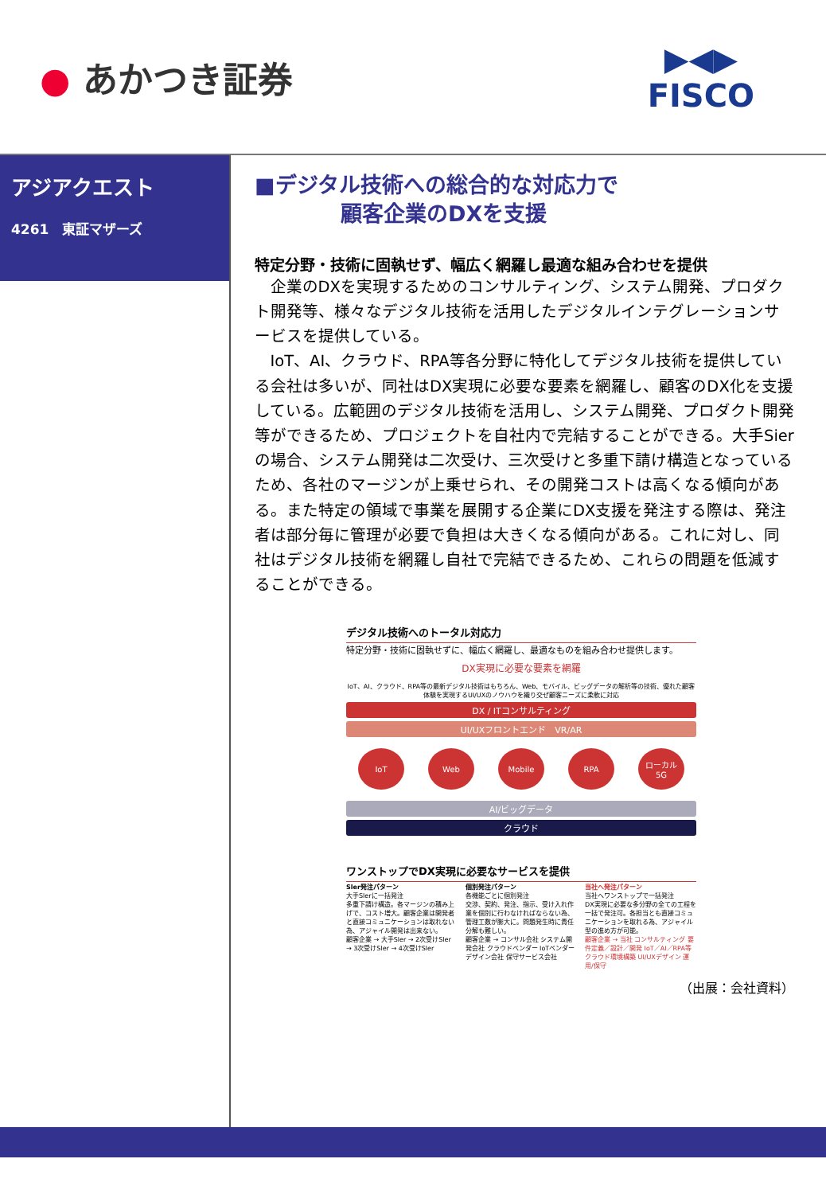● あかつき証券
▶◀▶
FISCO
アジアクエスト
4261　東証マザーズ
■デジタル技術への総合的な対応力で
　　　　顧客企業のDXを支援
特定分野・技術に固執せず、幅広く網羅し最適な組み合わせを提供
企業のDXを実現するためのコンサルティング、システム開発、プロダクト開発等、様々なデジタル技術を活用したデジタルインテグレーションサービスを提供している。
IoT、AI、クラウド、RPA等各分野に特化してデジタル技術を提供している会社は多いが、同社はDX実現に必要な要素を網羅し、顧客のDX化を支援している。広範囲のデジタル技術を活用し、システム開発、プロダクト開発等ができるため、プロジェクトを自社内で完結することができる。大手Sierの場合、システム開発は二次受け、三次受けと多重下請け構造となっているため、各社のマージンが上乗せられ、その開発コストは高くなる傾向がある。また特定の領域で事業を展開する企業にDX支援を発注する際は、発注者は部分毎に管理が必要で負担は大きくなる傾向がある。これに対し、同社はデジタル技術を網羅し自社で完結できるため、これらの問題を低減することができる。
デジタル技術へのトータル対応力
特定分野・技術に固執せずに、幅広く網羅し、最適なものを組み合わせ提供します。
DX実現に必要な要素を網羅
IoT、AI、クラウド、RPA等の最新デジタル技術はもちろん、Web、モバイル、ビッグデータの解析等の技術、優れた顧客体験を実現するUI/UXのノウハウを織り交ぜ顧客ニーズに柔軟に対応
DX / ITコンサルティング
UI/UXフロントエンド　VR/AR
IoT Web Mobile RPA ローカル
5G
AI/ビッグデータ
クラウド
ワンストップでDX実現に必要なサービスを提供
Sler発注パターン
大手Slerに一括発注
多重下請け構造。各マージンの積み上げで、コスト増大。顧客企業は開発者と直接コミュニケーションは取れない為、アジャイル開発は出来ない。
顧客企業 → 大手Sler → 2次受けSler → 3次受けSler → 4次受けSler
個別発注パターン
各機能ごとに個別発注
交渉、契約、発注、指示、受け入れ作業を個別に行わなければならない為、管理工数が膨大に。問題発生時に責任分解も難しい。
顧客企業 → コンサル会社 システム開発会社 クラウドベンダー IoTベンダー デザイン会社 保守サービス会社
当社へ発注パターン
当社へワンストップで一括発注
DX実現に必要な多分野の全ての工程を一括で発注可。各担当とも直接コミュニケーションを取れる為、アジャイル型の進め方が可能。
顧客企業 → 当社 コンサルティング 要件定義／設計／開発 IoT／AI／RPA等 クラウド環境構築 UI/UXデザイン 運用/保守
（出展：会社資料）